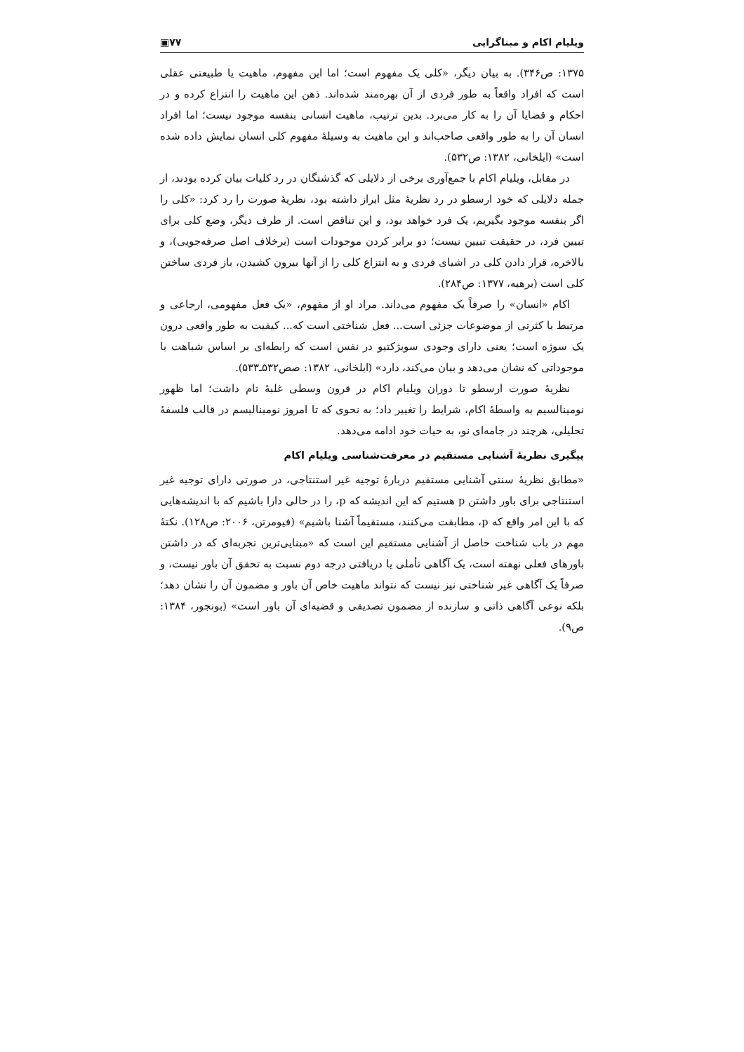ویلیام اکام و مبناگرایی ۷۷▣
۱۳۷۵: ص۳۴۶). به بیان دیگر، «کلی یک مفهوم است؛ اما این مفهوم، ماهیت یا طبیعتی عقلی است که افراد واقعاً به طور فردی از آن بهره‌مند شده‌اند. ذهن این ماهیت را انتزاع کرده و در احکام و قضایا آن را به کار می‌برد. بدین ترتیب، ماهیت انسانی بنفسه موجود نیست؛ اما افراد انسان آن را به طور واقعی صاحب‌اند و این ماهیت به وسیلهٔ مفهوم کلی انسان نمایش داده شده است» (ایلخانی، ۱۳۸۲: ص۵۳۲).
در مقابل، ویلیام اکام با جمع‌آوری برخی از دلایلی که گذشتگان در رد کلیات بیان کرده بودند، از جمله دلایلی که خود ارسطو در رد نظریهٔ مثل ابراز داشته بود، نظریهٔ صورت را رد کرد: «کلی را اگر بنفسه موجود بگیریم، یک فرد خواهد بود، و این تناقض است. از طرف دیگر، وضع کلی برای تبیین فرد، در حقیقت تبیین نیست؛ دو برابر کردن موجودات است (برخلاف اصل صرفه‌جویی)، و بالاخره، قرار دادن کلی در اشیای فردی و به انتزاع کلی را از آنها بیرون کشیدن، باز فردی ساختن کلی است (برهیه، ۱۳۷۷: ص۲۸۴).
اکام «انسان» را صرفاً یک مفهوم می‌داند. مراد او از مفهوم، «یک فعل مفهومی، ارجاعی و مرتبط با کثرتی از موضوعات جزئی است... فعل شناختی است که... کیفیت به طور واقعی درون یک سوژه است؛ یعنی دارای وجودی سوبژکتیو در نفس است که رابطه‌ای بر اساس شباهت با موجوداتی که نشان می‌دهد و بیان می‌کند، دارد» (ایلخانی، ۱۳۸۲: صص۵۳۲ـ۵۳۳).
نظریهٔ صورت ارسطو تا دوران ویلیام اکام در قرون وسطی غلبهٔ تام داشت؛ اما ظهور نومینالسیم به واسطهٔ اکام، شرایط را تغییر داد؛ به نحوی که تا امروز نومینالیسم در قالب فلسفهٔ تحلیلی، هرچند در جامه‌ای نو، به حیات خود ادامه می‌دهد.
پیگیری نظریهٔ آشنایی مستقیم در معرفت‌شناسی ویلیام اکام
«مطابق نظریهٔ سنتی آشنایی مستقیم دربارهٔ توجیه غیر استنتاجی، در صورتی دارای توجیه غیر استنتاجی برای باور داشتن p هستیم که این اندیشه که p، را در حالی دارا باشیم که با اندیشه‌هایی که با این امر واقع که p، مطابقت می‌کنند، مستقیماً آشنا باشیم» (فیومرتن، ۲۰۰۶: ص۱۲۸). نکتهٔ مهم در باب شناخت حاصل از آشنایی مستقیم این است که «مبنایی‌ترین تجربه‌ای که در داشتن باورهای فعلی نهفته است، یک آگاهی تأملی یا دریافتی درجه دوم نسبت به تحقق آن باور نیست، و صرفاً یک آگاهی غیر شناختی نیز نیست که نتواند ماهیت خاص آن باور و مضمون آن را نشان دهد؛ بلکه نوعی آگاهی ذاتی و سازنده از مضمون تصدیقی و قضیه‌ای آن باور است» (بونجور، ۱۳۸۴: ص۹).